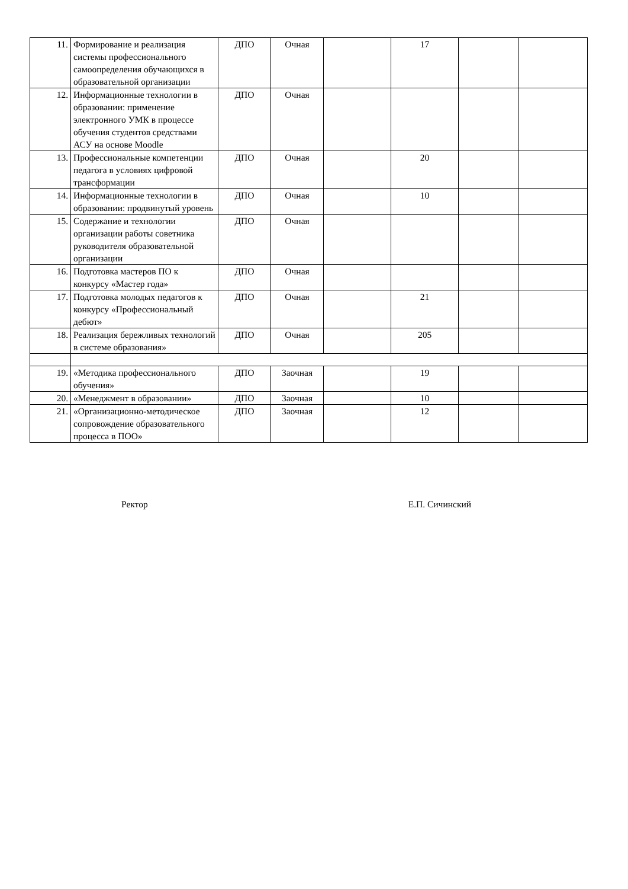| 11. | Формирование и реализация системы профессионального самоопределения обучающихся в образовательной организации | ДПО | Очная | | 17 | | |
| 12. | Информационные технологии в образовании: применение электронного УМК в процессе обучения студентов средствами АСУ на основе Moodle | ДПО | Очная | | | | |
| 13. | Профессиональные компетенции педагога в условиях цифровой трансформации | ДПО | Очная | | 20 | | |
| 14. | Информационные технологии в образовании: продвинутый уровень | ДПО | Очная | | 10 | | |
| 15. | Содержание и технологии организации работы советника руководителя образовательной организации | ДПО | Очная | | | | |
| 16. | Подготовка мастеров ПО к конкурсу «Мастер года» | ДПО | Очная | | | | |
| 17. | Подготовка молодых педагогов к конкурсу «Профессиональный дебют» | ДПО | Очная | | 21 | | |
| 18. | Реализация бережливых технологий в системе образования» | ДПО | Очная | | 205 | | |
| 19. | «Методика профессионального обучения» | ДПО | Заочная | | 19 | | |
| 20. | «Менеджмент в образовании» | ДПО | Заочная | | 10 | | |
| 21. | «Организационно-методическое сопровождение образовательного процесса в ПОО» | ДПО | Заочная | | 12 | | |
Ректор Е.П. Сичинский